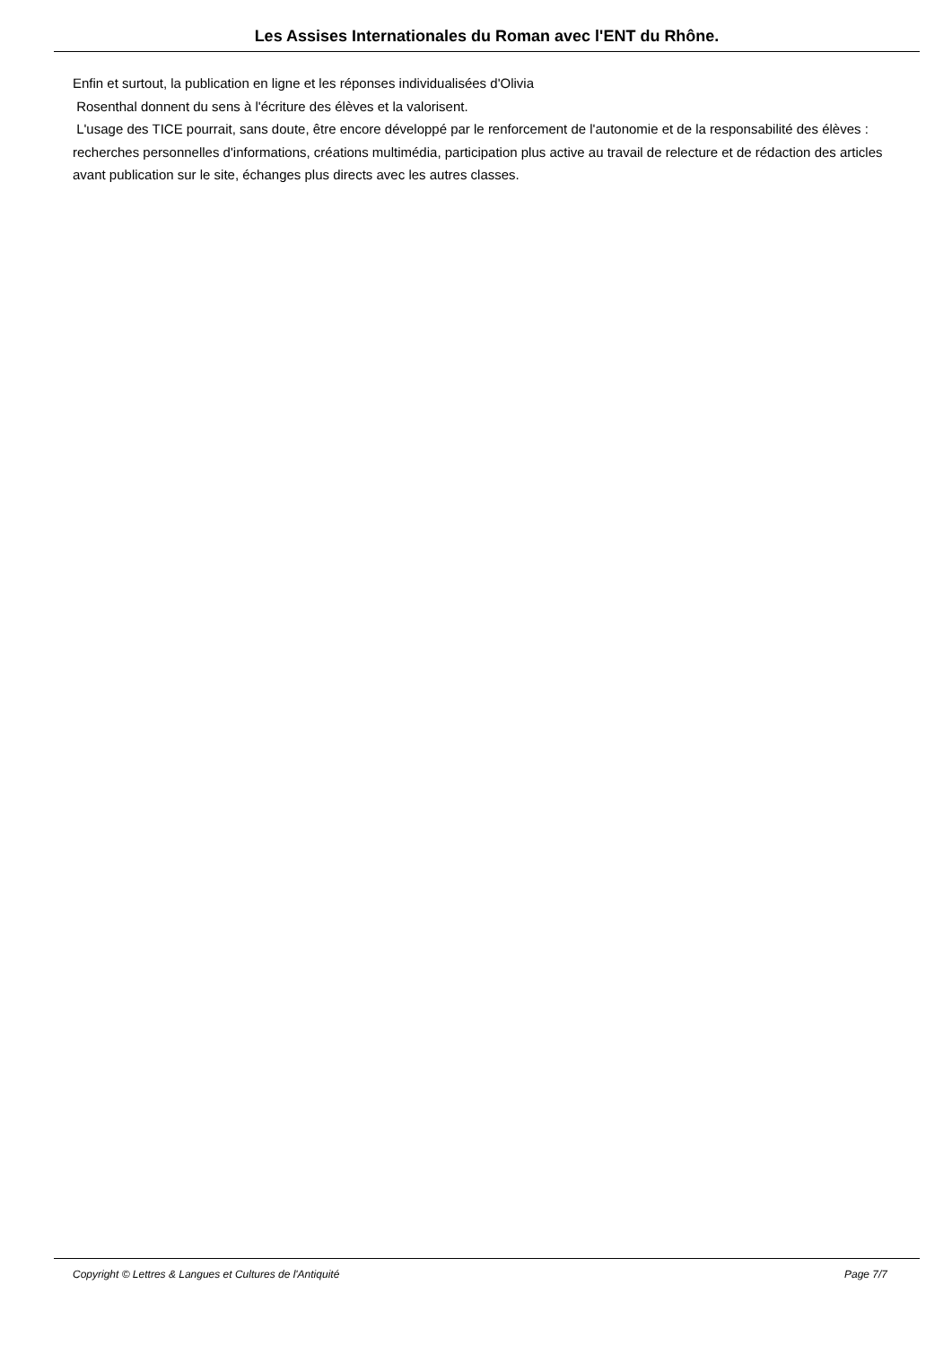Les Assises Internationales du Roman avec l'ENT du Rhône.
Enfin et surtout, la publication en ligne et les réponses individualisées d'Olivia
Rosenthal donnent du sens à l'écriture des élèves et la valorisent.
L'usage des TICE pourrait, sans doute, être encore développé par le renforcement de l'autonomie et de la responsabilité des élèves : recherches personnelles d'informations, créations multimédia, participation plus active au travail de relecture et de rédaction des articles avant publication sur le site, échanges plus directs avec les autres classes.
Copyright © Lettres & Langues et Cultures de l'Antiquité Page 7/7